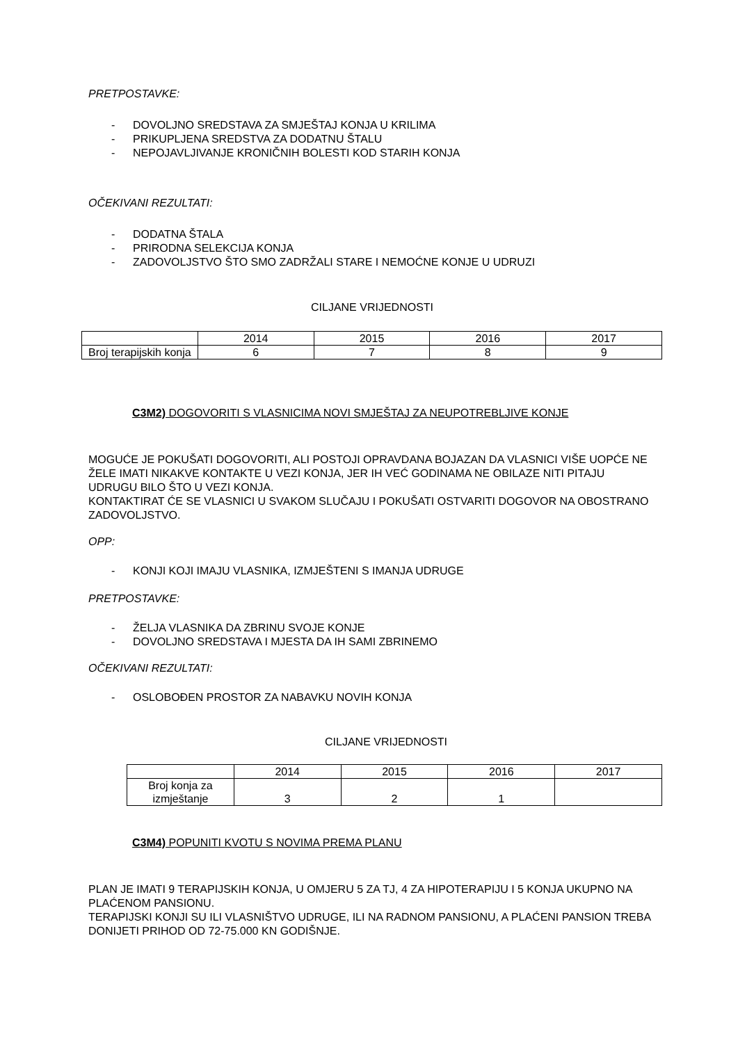PRETPOSTAVKE:
- DOVOLJNO SREDSTAVA ZA SMJEŠTAJ KONJA U KRILIMA
- PRIKUPLJENA SREDSTVA ZA DODATNU ŠTALU
- NEPOJAVLJIVANJE KRONIČNIH BOLESTI KOD STARIH KONJA
OČEKIVANI REZULTATI:
- DODATNA ŠTALA
- PRIRODNA SELEKCIJA KONJA
- ZADOVOLJSTVO ŠTO SMO ZADRŽALI STARE I NEMOĆNE KONJE U UDRUZI
CILJANE VRIJEDNOSTI
| | 2014 | 2015 | 2016 | 2017 |
| Broj terapijskih konja | 6 | 7 | 8 | 9 |
C3M2) DOGOVORITI S VLASNICIMA NOVI SMJEŠTAJ ZA NEUPOTREBLJIVE KONJE
MOGUĆE JE POKUŠATI DOGOVORITI, ALI POSTOJI OPRAVDANA BOJAZAN DA VLASNICI VIŠE UOPĆE NE ŽELE IMATI NIKAKVE KONTAKTE U VEZI KONJA, JER IH VEĆ GODINAMA NE OBILAZE NITI PITAJU UDRUGU BILO ŠTO U VEZI KONJA.
KONTAKTIRAT ĆE SE VLASNICI U SVAKOM SLUČAJU I POKUŠATI OSTVARITI DOGOVOR NA OBOSTRANO ZADOVOLJSTVO.
OPP:
- KONJI KOJI IMAJU VLASNIKA, IZMJEŠTENI S IMANJA UDRUGE
PRETPOSTAVKE:
- ŽELJA VLASNIKA DA ZBRINU SVOJE KONJE
- DOVOLJNO SREDSTAVA I MJESTA DA IH SAMI ZBRINEMO
OČEKIVANI REZULTATI:
- OSLOBOĐEN PROSTOR ZA NABAVKU NOVIH KONJA
CILJANE VRIJEDNOSTI
| | 2014 | 2015 | 2016 | 2017 |
| Broj konja za izmještanje | 3 | 2 | 1 | |
C3M4) POPUNITI KVOTU S NOVIMA PREMA PLANU
PLAN JE IMATI 9 TERAPIJSKIH KONJA, U OMJERU 5 ZA TJ, 4 ZA HIPOTERAPIJU I 5 KONJA UKUPNO NA PLAĆENOM PANSIONU.
TERAPIJSKI KONJI SU ILI VLASNIŠTVO UDRUGE, ILI NA RADNOM PANSIONU, A PLAĆENI PANSION TREBA DONIJETI PRIHOD OD 72-75.000 KN GODIŠNJE.